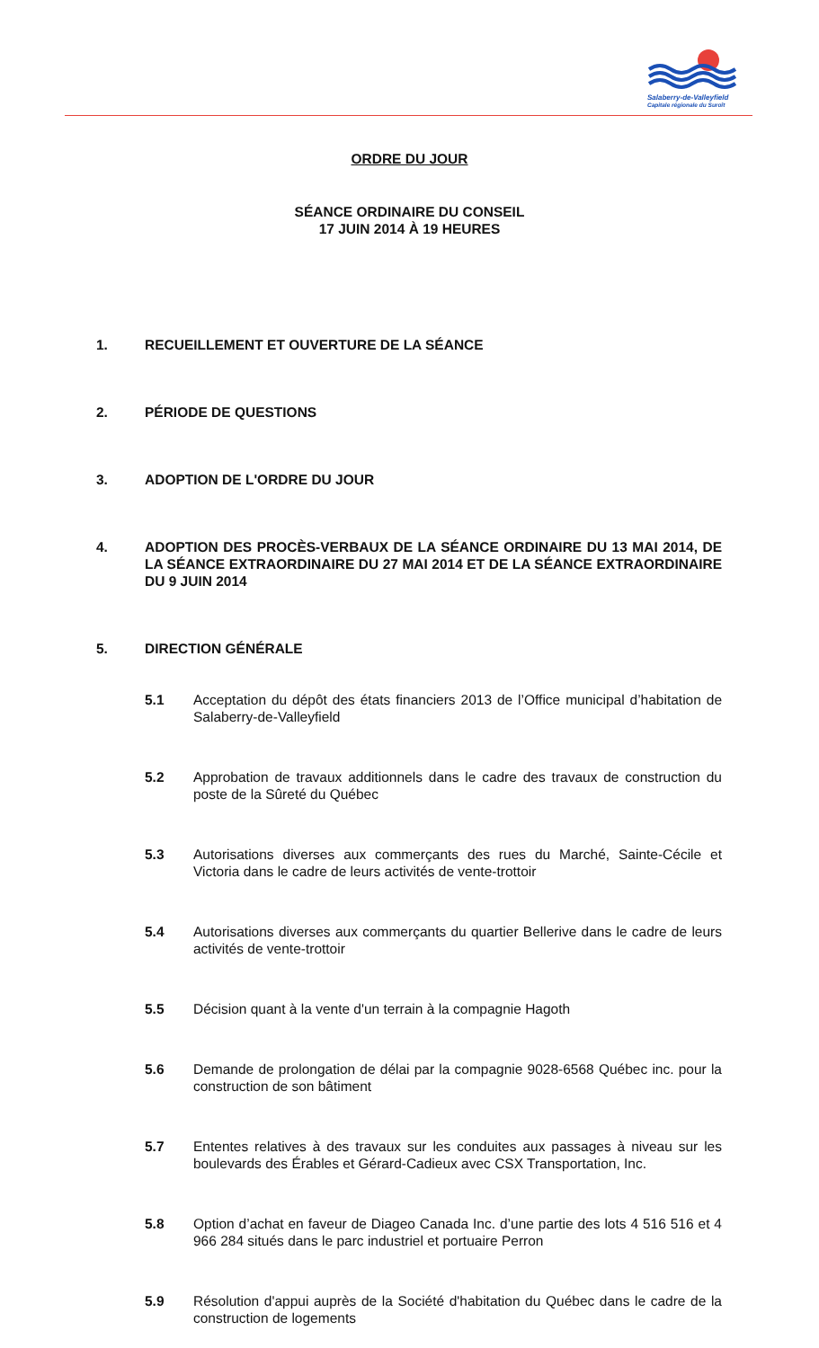Salaberry-de-Valleyfield
Capitale régionale du Suroît
ORDRE DU JOUR
SÉANCE ORDINAIRE DU CONSEIL
17 JUIN 2014 À 19 HEURES
1. RECUEILLEMENT ET OUVERTURE DE LA SÉANCE
2. PÉRIODE DE QUESTIONS
3. ADOPTION DE L'ORDRE DU JOUR
4. ADOPTION DES PROCÈS-VERBAUX DE LA SÉANCE ORDINAIRE DU 13 MAI 2014, DE LA SÉANCE EXTRAORDINAIRE DU 27 MAI 2014 ET DE LA SÉANCE EXTRAORDINAIRE DU 9 JUIN 2014
5. DIRECTION GÉNÉRALE
5.1 Acceptation du dépôt des états financiers 2013 de l’Office municipal d’habitation de Salaberry-de-Valleyfield
5.2 Approbation de travaux additionnels dans le cadre des travaux de construction du poste de la Sûreté du Québec
5.3 Autorisations diverses aux commerçants des rues du Marché, Sainte-Cécile et Victoria dans le cadre de leurs activités de vente-trottoir
5.4 Autorisations diverses aux commerçants du quartier Bellerive dans le cadre de leurs activités de vente-trottoir
5.5 Décision quant à la vente d'un terrain à la compagnie Hagoth
5.6 Demande de prolongation de délai par la compagnie 9028-6568 Québec inc. pour la construction de son bâtiment
5.7 Ententes relatives à des travaux sur les conduites aux passages à niveau sur les boulevards des Érables et Gérard-Cadieux avec CSX Transportation, Inc.
5.8 Option d’achat en faveur de Diageo Canada Inc. d’une partie des lots 4 516 516 et 4 966 284 situés dans le parc industriel et portuaire Perron
5.9 Résolution d'appui auprès de la Société d'habitation du Québec dans le cadre de la construction de logements